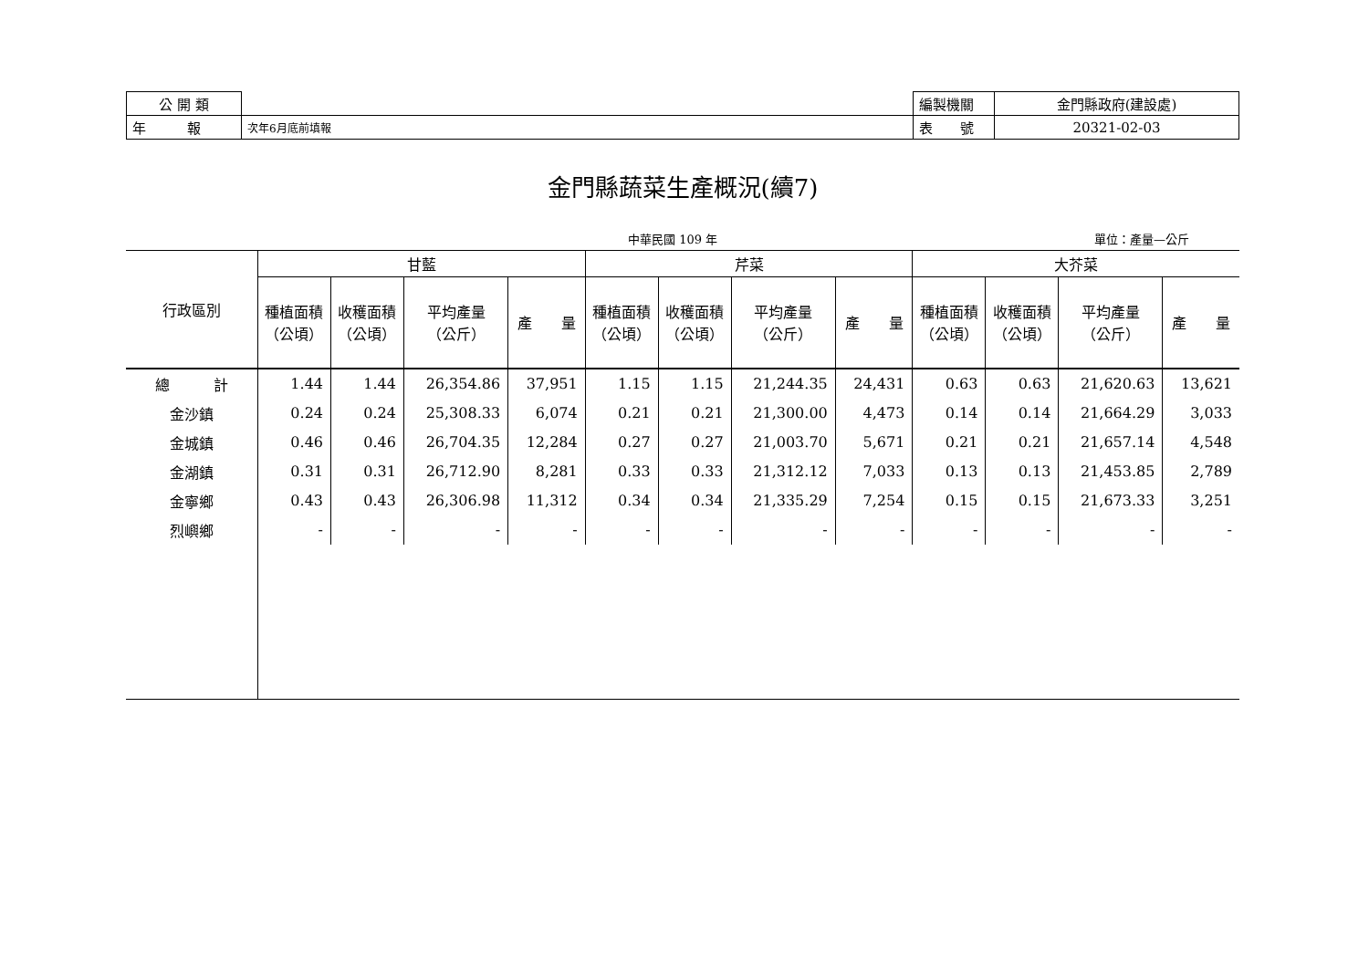| 公 開 類 | | 編製機關 | 金門縣政府(建設處) |
| 年 報 | 次年6月底前填報 | 表 號 | 20321-02-03 |
金門縣蔬菜生產概況(續7)
中華民國 109 年 單位：產量—公斤
| 行政區別 | 甘藍 | | | | 芹菜 | | | | 大芥菜 | | | |
| --- | --- | --- | --- | --- | --- | --- | --- | --- | --- | --- | --- | --- |
| | 種植面積 （公頃） | 收穫面積 （公頃） | 平均產量 （公斤） | 產 量 | 種植面積 （公頃） | 收穫面積 （公頃） | 平均產量 （公斤） | 產 量 | 種植面積 （公頃） | 收穫面積 （公頃） | 平均產量 （公斤） | 產 量 |
| 總 計 | 1.44 | 1.44 | 26,354.86 | 37,951 | 1.15 | 1.15 | 21,244.35 | 24,431 | 0.63 | 0.63 | 21,620.63 | 13,621 |
| 金沙鎮 | 0.24 | 0.24 | 25,308.33 | 6,074 | 0.21 | 0.21 | 21,300.00 | 4,473 | 0.14 | 0.14 | 21,664.29 | 3,033 |
| 金城鎮 | 0.46 | 0.46 | 26,704.35 | 12,284 | 0.27 | 0.27 | 21,003.70 | 5,671 | 0.21 | 0.21 | 21,657.14 | 4,548 |
| 金湖鎮 | 0.31 | 0.31 | 26,712.90 | 8,281 | 0.33 | 0.33 | 21,312.12 | 7,033 | 0.13 | 0.13 | 21,453.85 | 2,789 |
| 金寧鄉 | 0.43 | 0.43 | 26,306.98 | 11,312 | 0.34 | 0.34 | 21,335.29 | 7,254 | 0.15 | 0.15 | 21,673.33 | 3,251 |
| 烈嶼鄉 | - | - | - | - | - | - | - | - | - | - | - | - |